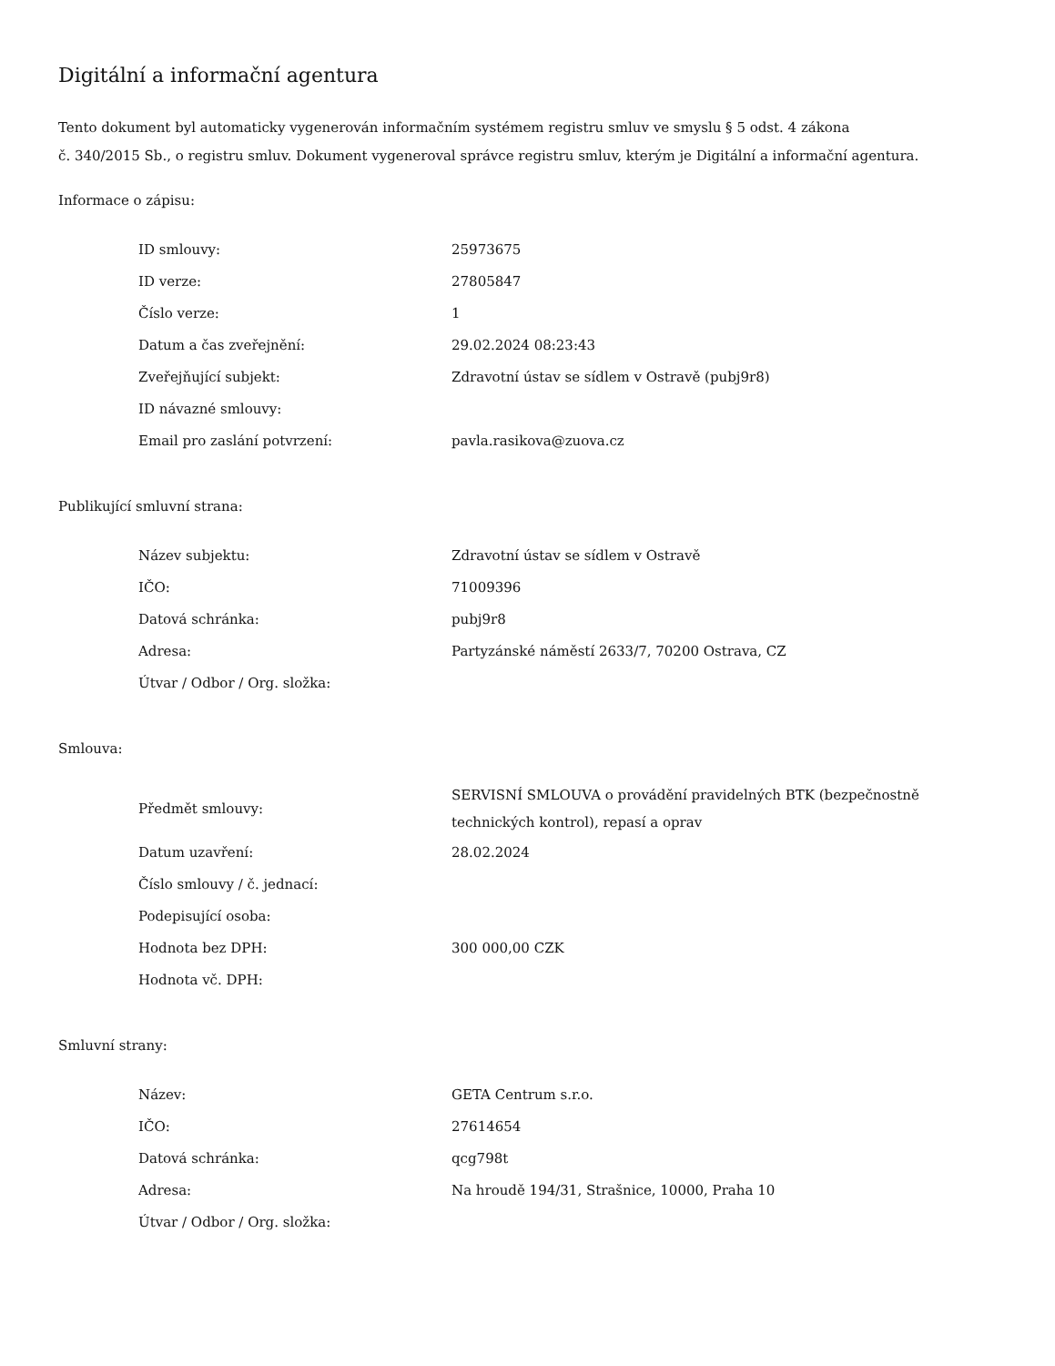Digitální a informační agentura
Tento dokument byl automaticky vygenerován informačním systémem registru smluv ve smyslu § 5 odst. 4 zákona
č. 340/2015 Sb., o registru smluv. Dokument vygeneroval správce registru smluv, kterým je Digitální a informační agentura.
Informace o zápisu:
| ID smlouvy: | 25973675 |
| ID verze: | 27805847 |
| Číslo verze: | 1 |
| Datum a čas zveřejnění: | 29.02.2024 08:23:43 |
| Zveřejňující subjekt: | Zdravotní ústav se sídlem v Ostravě (pubj9r8) |
| ID návazné smlouvy: | |
| Email pro zaslání potvrzení: | pavla.rasikova@zuova.cz |
Publikující smluvní strana:
| Název subjektu: | Zdravotní ústav se sídlem v Ostravě |
| IČO: | 71009396 |
| Datová schránka: | pubj9r8 |
| Adresa: | Partyzánské náměstí 2633/7, 70200 Ostrava, CZ |
| Útvar / Odbor / Org. složka: | |
Smlouva:
| Předmět smlouvy: | SERVISNÍ SMLOUVA o provádění pravidelných BTK (bezpečnostně technických kontrol), repasí a oprav |
| Datum uzavření: | 28.02.2024 |
| Číslo smlouvy / č. jednací: | |
| Podepisující osoba: | |
| Hodnota bez DPH: | 300 000,00 CZK |
| Hodnota vč. DPH: | |
Smluvní strany:
| Název: | GETA Centrum s.r.o. |
| IČO: | 27614654 |
| Datová schránka: | qcg798t |
| Adresa: | Na hroudě 194/31, Strašnice, 10000, Praha 10 |
| Útvar / Odbor / Org. složka: | |